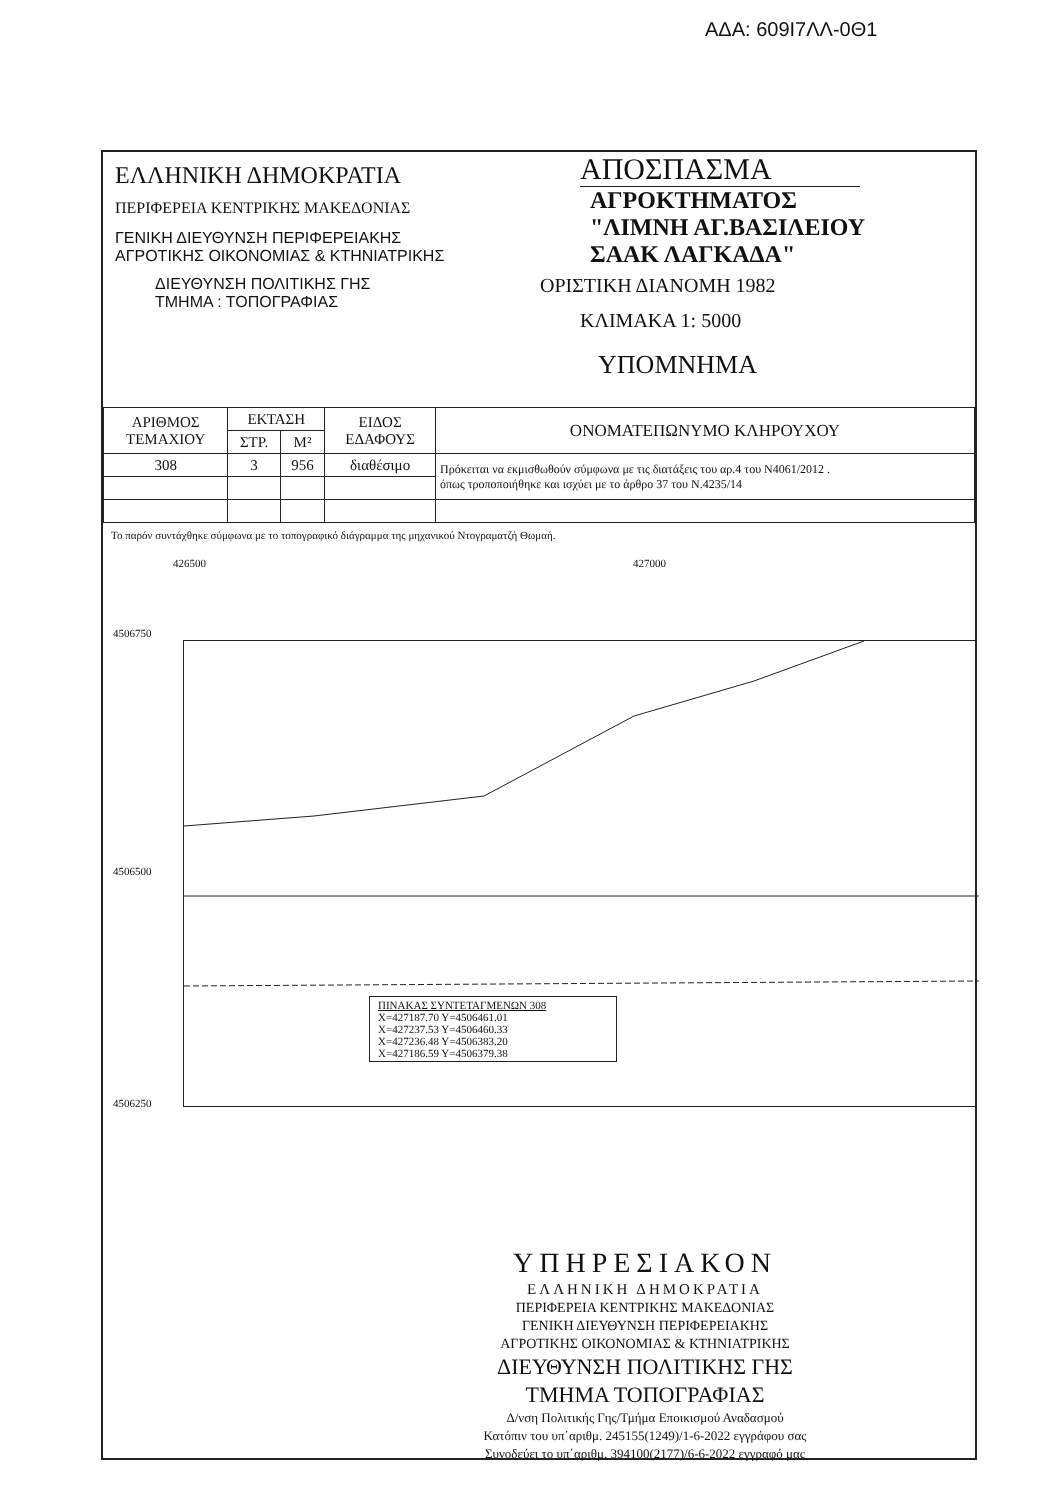ΑΔΑ: 609Ι7ΛΛ-0Θ1
ΕΛΛΗΝΙΚΗ ΔΗΜΟΚΡΑΤΙΑ
ΠΕΡΙΦΕΡΕΙΑ ΚΕΝΤΡΙΚΗΣ ΜΑΚΕΔΟΝΙΑΣ
ΓΕΝΙΚΗ ΔΙΕΥΘΥΝΣΗ ΠΕΡΙΦΕΡΕΙΑΚΗΣ
ΑΓΡΟΤΙΚΗΣ ΟΙΚΟΝΟΜΙΑΣ & ΚΤΗΝΙΑΤΡΙΚΗΣ
ΔΙΕΥΘΥΝΣΗ ΠΟΛΙΤΙΚΗΣ ΓΗΣ
ΤΜΗΜΑ : ΤΟΠΟΓΡΑΦΙΑΣ
ΑΠΟΣΠΑΣΜΑ
ΑΓΡΟΚΤΗΜΑΤΟΣ
"ΛΙΜΝΗ ΑΓ.ΒΑΣΙΛΕΙΟΥ
ΣΑΑΚ ΛΑΓΚΑΔΑ"
ΟΡΙΣΤΙΚΗ ΔΙΑΝΟΜΗ 1982
ΚΛΙΜΑΚΑ 1: 5000
ΥΠΟΜΝΗΜΑ
| ΑΡΙΘΜΟΣ ΤΕΜΑΧΙΟΥ | ΕΚΤΑΣΗ | | ΕΙΔΟΣ ΕΔΑΦΟΥΣ | ΟΝΟΜΑΤΕΠΩΝΥΜΟ ΚΛΗΡΟΥΧΟΥ |
| --- | --- | --- | --- | --- |
| | ΣΤΡ. | Μ² | | |
| 308 | 3 | 956 | διαθέσιμο | Πρόκειται να εκμισθωθούν σύμφωνα με τις διατάξεις του αρ.4 του Ν4061/2012 . όπως τροποποιήθηκε και ισχύει με το άρθρο 37 του Ν.4235/14 |
Το παρόν συντάχθηκε σύμφωνα με το τοπογραφικό διάγραμμα της μηχανικού Ντογραματζή Θωμαή.
426500 427000
4506750
4506500
4506250
ΠΙΝΑΚΑΣ ΣΥΝΤΕΤΑΓΜΕΝΩΝ 308
X=427187.70 Y=4506461.01
X=427237.53 Y=4506460.33
X=427236.48 Y=4506383.20
X=427186.59 Y=4506379.38
ΥΠΗΡΕΣΙΑΚΟΝ
ΕΛΛΗΝΙΚΗ ΔΗΜΟΚΡΑΤΙΑ
ΠΕΡΙΦΕΡΕΙΑ ΚΕΝΤΡΙΚΗΣ ΜΑΚΕΔΟΝΙΑΣ
ΓΕΝΙΚΗ ΔΙΕΥΘΥΝΣΗ ΠΕΡΙΦΕΡΕΙΑΚΗΣ
ΑΓΡΟΤΙΚΗΣ ΟΙΚΟΝΟΜΙΑΣ & ΚΤΗΝΙΑΤΡΙΚΗΣ
ΔΙΕΥΘΥΝΣΗ ΠΟΛΙΤΙΚΗΣ ΓΗΣ
ΤΜΗΜΑ ΤΟΠΟΓΡΑΦΙΑΣ
Δ/νση Πολιτικής Γης/Τμήμα Εποικισμού Αναδασμού
Κατόπιν του υπ΄αριθμ. 245155(1249)/1-6-2022 εγγράφου σας
Συνοδεύει το υπ΄αριθμ. 394100(2177)/6-6-2022 εγγραφό μας